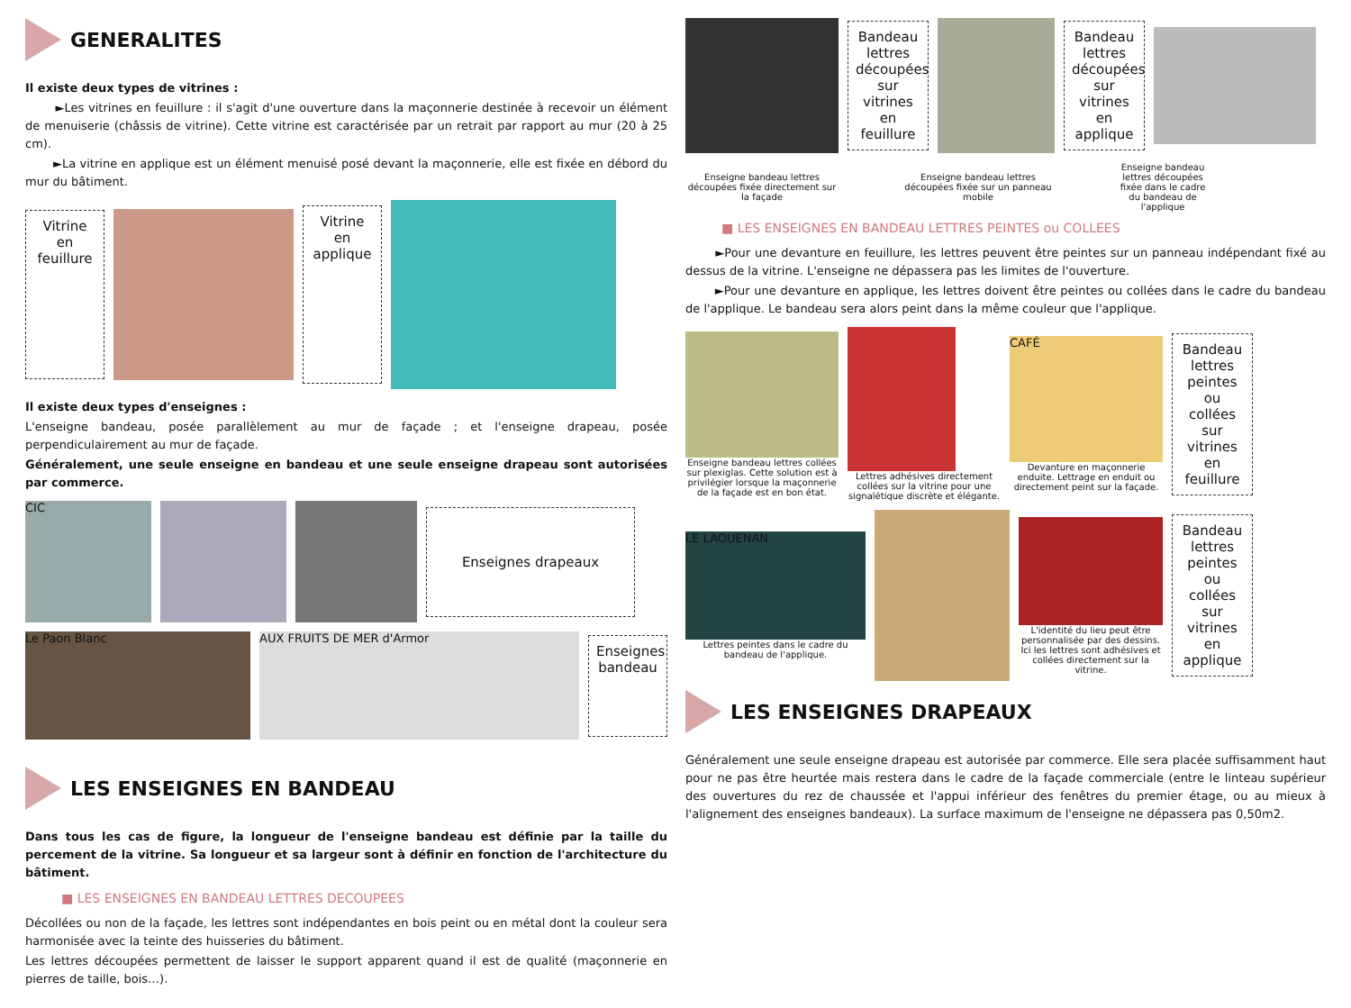GENERALITES
Il existe deux types de vitrines :
►Les vitrines en feuillure : il s'agit d'une ouverture dans la maçonnerie destinée à recevoir un élément de menuiserie (châssis de vitrine). Cette vitrine est caractérisée par un retrait par rapport au mur (20 à 25 cm).
►La vitrine en applique est un élément menuisé posé devant la maçonnerie, elle est fixée en débord du mur du bâtiment.
Vitrine en feuillure
Vitrine en applique
Il existe deux types d'enseignes :
L'enseigne bandeau, posée parallèlement au mur de façade ; et l'enseigne drapeau, posée perpendiculairement au mur de façade.
Généralement, une seule enseigne en bandeau et une seule enseigne drapeau sont autorisées par commerce.
CIC
Enseignes drapeaux
Le Paon Blanc AUX FRUITS DE MER d'Armor
Enseignes bandeau
LES ENSEIGNES EN BANDEAU
Dans tous les cas de figure, la longueur de l'enseigne bandeau est définie par la taille du percement de la vitrine. Sa longueur et sa largeur sont à définir en fonction de l'architecture du bâtiment.
■ LES ENSEIGNES EN BANDEAU LETTRES DECOUPEES
Décollées ou non de la façade, les lettres sont indépendantes en bois peint ou en métal dont la couleur sera harmonisée avec la teinte des huisseries du bâtiment.
Les lettres découpées permettent de laisser le support apparent quand il est de qualité (maçonnerie en pierres de taille, bois…).
Bandeau lettres découpées sur vitrines en feuillure
Bandeau lettres découpées sur vitrines en applique
Enseigne bandeau lettres découpées fixée directement sur la façade
Enseigne bandeau lettres découpées fixée sur un panneau mobile
Enseigne bandeau lettres découpées fixée dans le cadre du bandeau de l'applique
■ LES ENSEIGNES EN BANDEAU LETTRES PEINTES ou COLLEES
►Pour une devanture en feuillure, les lettres peuvent être peintes sur un panneau indépendant fixé au dessus de la vitrine. L'enseigne ne dépassera pas les limites de l'ouverture.
►Pour une devanture en applique, les lettres doivent être peintes ou collées dans le cadre du bandeau de l'applique. Le bandeau sera alors peint dans la même couleur que l'applique.
Enseigne bandeau lettres collées sur plexiglas. Cette solution est à privilégier lorsque la maçonnerie de la façade est en bon état.
Lettres adhésives directement collées sur la vitrine pour une signalétique discrète et élégante.
CAFÉ
Devanture en maçonnerie enduite. Lettrage en enduit ou directement peint sur la façade.
Bandeau lettres peintes ou collées sur vitrines en feuillure
LE LAOUENAN
Lettres peintes dans le cadre du bandeau de l'applique.
L'identité du lieu peut être personnalisée par des dessins. Ici les lettres sont adhésives et collées directement sur la vitrine.
Bandeau lettres peintes ou collées sur vitrines en applique
LES ENSEIGNES DRAPEAUX
Généralement une seule enseigne drapeau est autorisée par commerce. Elle sera placée suffisamment haut pour ne pas être heurtée mais restera dans le cadre de la façade commerciale (entre le linteau supérieur des ouvertures du rez de chaussée et l'appui inférieur des fenêtres du premier étage, ou au mieux à l'alignement des enseignes bandeaux). La surface maximum de l'enseigne ne dépassera pas 0,50m2.